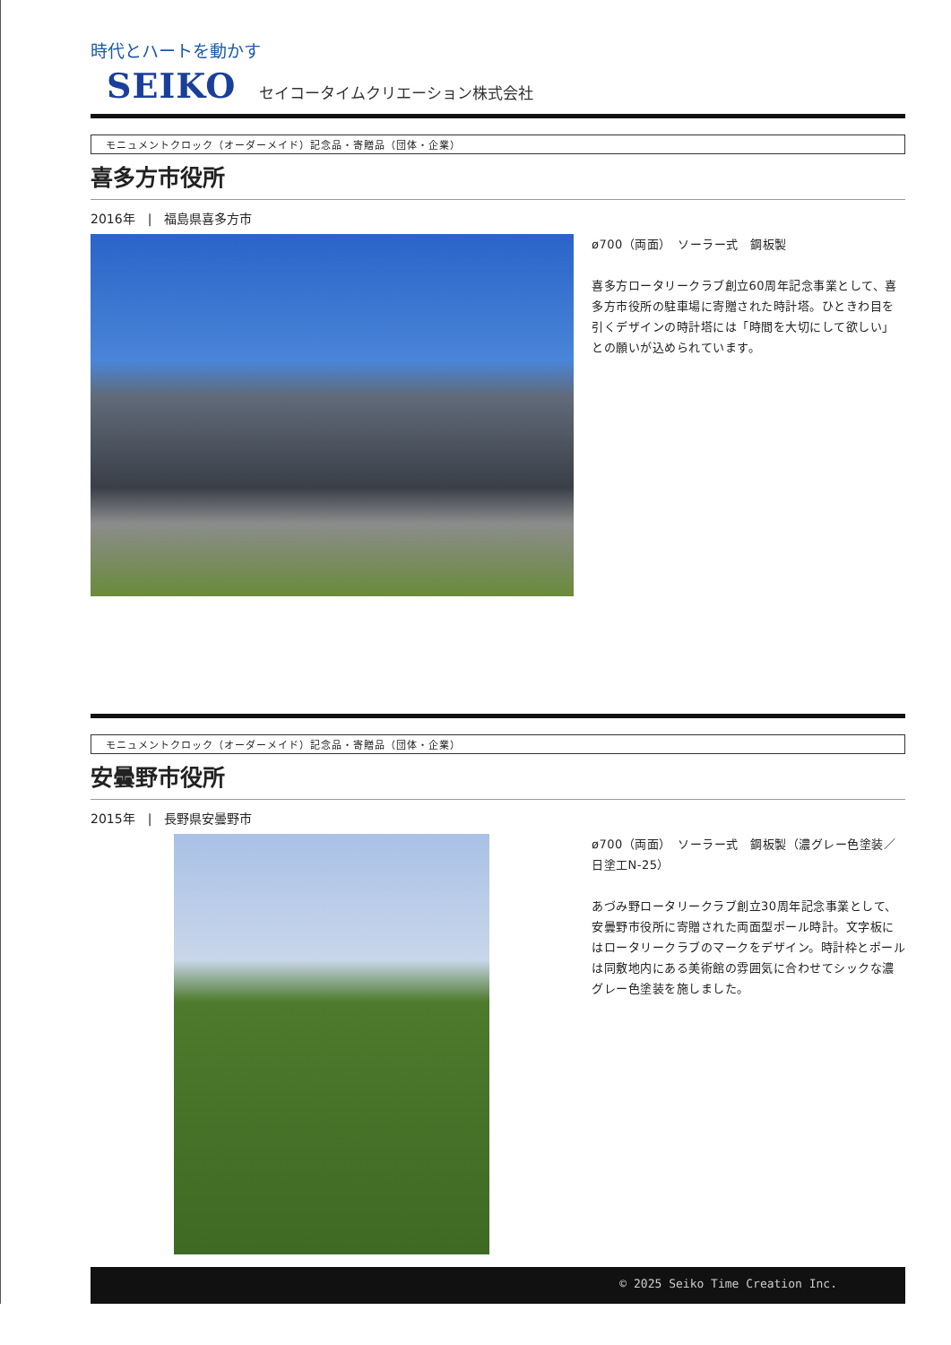時代とハートを動かす
SEIKO セイコータイムクリエーション株式会社
モニュメントクロック（オーダーメイド）記念品・寄贈品（団体・企業）
喜多方市役所
2016年　|　福島県喜多方市
ø700（両面）　ソーラー式　鋼板製
喜多方ロータリークラブ創立60周年記念事業として、喜多方市役所の駐車場に寄贈された時計塔。ひときわ目を引くデザインの時計塔には「時間を大切にして欲しい」との願いが込められています。
モニュメントクロック（オーダーメイド）記念品・寄贈品（団体・企業）
安曇野市役所
2015年　|　長野県安曇野市
ø700（両面）　ソーラー式　鋼板製（濃グレー色塗装／日塗工N-25）
あづみ野ロータリークラブ創立30周年記念事業として、安曇野市役所に寄贈された両面型ポール時計。文字板にはロータリークラブのマークをデザイン。時計枠とポールは同敷地内にある美術館の雰囲気に合わせてシックな濃グレー色塗装を施しました。
© 2025 Seiko Time Creation Inc.